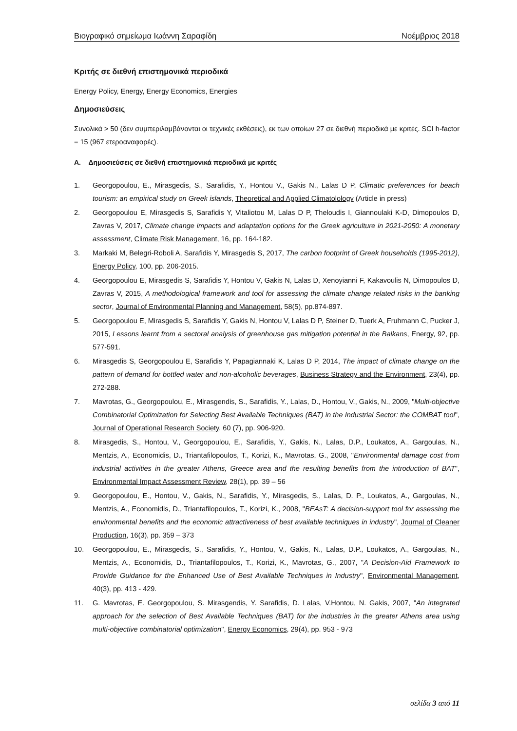Βιογραφικό σημείωμα Ιωάννη Σαραφίδη Νοέμβριος 2018
Κριτής σε διεθνή επιστημονικά περιοδικά
Energy Policy, Energy, Energy Economics, Energies
Δημοσιεύσεις
Συνολικά > 50 (δεν συμπεριλαμβάνονται οι τεχνικές εκθέσεις), εκ των οποίων 27 σε διεθνή περιοδικά με κριτές. SCI h-factor = 15 (967 ετεροαναφορές).
A. Δημοσιεύσεις σε διεθνή επιστημονικά περιοδικά με κριτές
1. Georgopoulou, E., Mirasgedis, S., Sarafidis, Y., Hontou V., Gakis N., Lalas D P, Climatic preferences for beach tourism: an empirical study on Greek islands, Theoretical and Applied Climatolology (Article in press)
2. Georgopoulou E, Mirasgedis S, Sarafidis Y, Vitaliotou M, Lalas D P, Theloudis I, Giannoulaki K-D, Dimopoulos D, Zavras V, 2017, Climate change impacts and adaptation options for the Greek agriculture in 2021-2050: A monetary assessment, Climate Risk Management, 16, pp. 164-182.
3. Markaki M, Belegri-Roboli A, Sarafidis Y, Mirasgedis S, 2017, The carbon footprint of Greek households (1995-2012), Energy Policy, 100, pp. 206-2015.
4. Georgopoulou E, Mirasgedis S, Sarafidis Y, Hontou V, Gakis N, Lalas D, Xenoyianni F, Kakavoulis N, Dimopoulos D, Zavras V, 2015, A methodological framework and tool for assessing the climate change related risks in the banking sector, Journal of Environmental Planning and Management, 58(5), pp.874-897.
5. Georgopoulou E, Mirasgedis S, Sarafidis Y, Gakis N, Hontou V, Lalas D P, Steiner D, Tuerk A, Fruhmann C, Pucker J, 2015, Lessons learnt from a sectoral analysis of greenhouse gas mitigation potential in the Balkans, Energy, 92, pp. 577-591.
6. Mirasgedis S, Georgopoulou E, Sarafidis Y, Papagiannaki K, Lalas D P, 2014, The impact of climate change on the pattern of demand for bottled water and non-alcoholic beverages, Business Strategy and the Environment, 23(4), pp. 272-288.
7. Mavrotas, G., Georgopoulou, E., Mirasgendis, S., Sarafidis, Y., Lalas, D., Hontou, V., Gakis, N., 2009, "Multi-objective Combinatorial Optimization for Selecting Best Available Techniques (BAT) in the Industrial Sector: the COMBAT tool", Journal of Operational Research Society, 60 (7), pp. 906-920.
8. Mirasgedis, S., Hontou, V., Georgopoulou, E., Sarafidis, Y., Gakis, N., Lalas, D.P., Loukatos, A., Gargoulas, N., Mentzis, A., Economidis, D., Triantafilopoulos, T., Korizi, K., Mavrotas, G., 2008, "Environmental damage cost from industrial activities in the greater Athens, Greece area and the resulting benefits from the introduction of BAT", Environmental Impact Assessment Review, 28(1), pp. 39 – 56
9. Georgopoulou, E., Hontou, V., Gakis, N., Sarafidis, Y., Mirasgedis, S., Lalas, D. P., Loukatos, A., Gargoulas, N., Mentzis, A., Economidis, D., Triantafilopoulos, T., Korizi, K., 2008, "BEAsT: A decision-support tool for assessing the environmental benefits and the economic attractiveness of best available techniques in industry", Journal of Cleaner Production, 16(3), pp. 359 – 373
10. Georgopoulou, E., Mirasgedis, S., Sarafidis, Y., Hontou, V., Gakis, N., Lalas, D.P., Loukatos, A., Gargoulas, N., Mentzis, A., Economidis, D., Triantafilopoulos, T., Korizi, K., Mavrotas, G., 2007, "A Decision-Aid Framework to Provide Guidance for the Enhanced Use of Best Available Techniques in Industry", Environmental Management, 40(3), pp. 413 - 429.
11. G. Mavrotas, E. Georgopoulou, S. Mirasgendis, Y. Sarafidis, D. Lalas, V.Hontou, N. Gakis, 2007, "An integrated approach for the selection of Best Available Techniques (BAT) for the industries in the greater Athens area using multi-objective combinatorial optimization", Energy Economics, 29(4), pp. 953 - 973
σελίδα 3 από 11